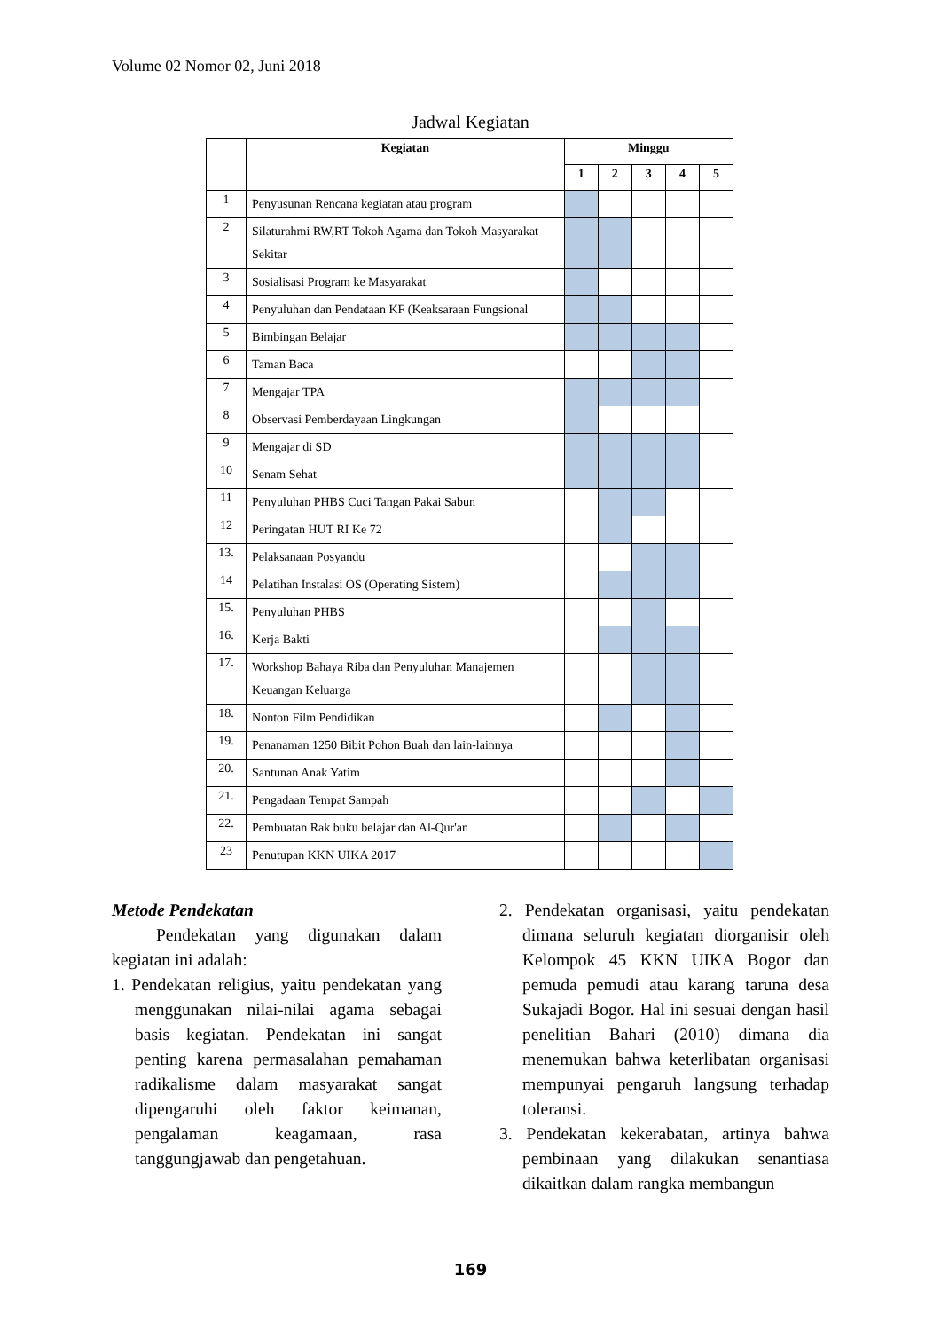Volume 02 Nomor 02, Juni 2018
Jadwal Kegiatan
| | Kegiatan | Minggu | | | | |
| --- | --- | --- | --- | --- | --- | --- |
| | | 1 | 2 | 3 | 4 | 5 |
| 1 | Penyusunan Rencana kegiatan atau program | | | | | |
| 2 | Silaturahmi RW,RT Tokoh Agama dan Tokoh Masyarakat Sekitar | | | | | |
| 3 | Sosialisasi Program ke Masyarakat | | | | | |
| 4 | Penyuluhan dan Pendataan KF (Keaksaraan Fungsional | | | | | |
| 5 | Bimbingan Belajar | | | | | |
| 6 | Taman Baca | | | | | |
| 7 | Mengajar TPA | | | | | |
| 8 | Observasi Pemberdayaan Lingkungan | | | | | |
| 9 | Mengajar di SD | | | | | |
| 10 | Senam Sehat | | | | | |
| 11 | Penyuluhan PHBS Cuci Tangan Pakai Sabun | | | | | |
| 12 | Peringatan HUT RI Ke 72 | | | | | |
| 13. | Pelaksanaan Posyandu | | | | | |
| 14 | Pelatihan Instalasi OS (Operating Sistem) | | | | | |
| 15. | Penyuluhan PHBS | | | | | |
| 16. | Kerja Bakti | | | | | |
| 17. | Workshop Bahaya Riba dan Penyuluhan Manajemen Keuangan Keluarga | | | | | |
| 18. | Nonton Film Pendidikan | | | | | |
| 19. | Penanaman 1250 Bibit Pohon Buah dan lain-lainnya | | | | | |
| 20. | Santunan Anak Yatim | | | | | |
| 21. | Pengadaan Tempat Sampah | | | | | |
| 22. | Pembuatan Rak buku belajar dan Al-Qur'an | | | | | |
| 23 | Penutupan KKN UIKA 2017 | | | | | |
Metode Pendekatan
Pendekatan yang digunakan dalam kegiatan ini adalah:
1. Pendekatan religius, yaitu pendekatan yang menggunakan nilai-nilai agama sebagai basis kegiatan. Pendekatan ini sangat penting karena permasalahan pemahaman radikalisme dalam masyarakat sangat dipengaruhi oleh faktor keimanan, pengalaman keagamaan, rasa tanggungjawab dan pengetahuan.
2. Pendekatan organisasi, yaitu pendekatan dimana seluruh kegiatan diorganisir oleh Kelompok 45 KKN UIKA Bogor dan pemuda pemudi atau karang taruna desa Sukajadi Bogor. Hal ini sesuai dengan hasil penelitian Bahari (2010) dimana dia menemukan bahwa keterlibatan organisasi mempunyai pengaruh langsung terhadap toleransi.
3. Pendekatan kekerabatan, artinya bahwa pembinaan yang dilakukan senantiasa dikaitkan dalam rangka membangun
169